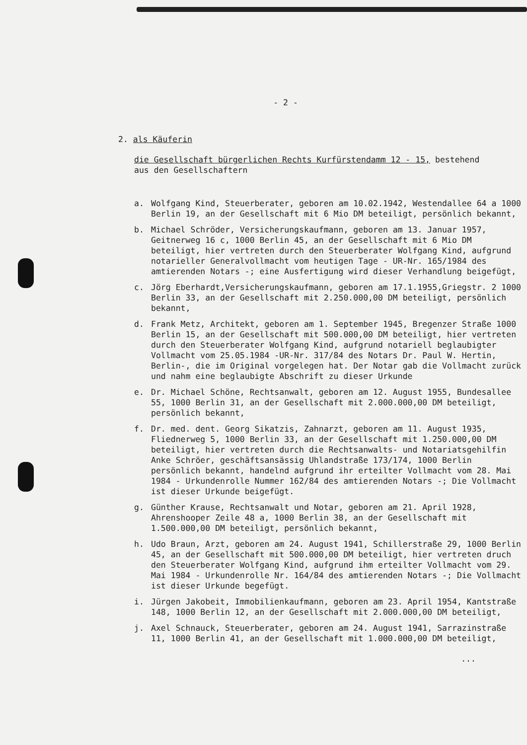- 2 -
2. als Käuferin
die Gesellschaft bürgerlichen Rechts Kurfürstendamm 12 - 15, bestehend
aus den Gesellschaftern
a. Wolfgang Kind, Steuerberater, geboren am 10.02.1942, Westendallee 64 a 1000 Berlin 19, an der Gesellschaft mit 6 Mio DM beteiligt, persönlich bekannt,
b. Michael Schröder, Versicherungskaufmann, geboren am 13. Januar 1957, Geitnerweg 16 c, 1000 Berlin 45, an der Gesellschaft mit 6 Mio DM beteiligt, hier vertreten durch den Steuerberater Wolfgang Kind, aufgrund notarieller Generalvollmacht vom heutigen Tage - UR-Nr. 165/1984 des amtierenden Notars -; eine Ausfertigung wird dieser Verhandlung beigefügt,
c. Jörg Eberhardt,Versicherungskaufmann, geboren am 17.1.1955,Griegstr. 2 1000 Berlin 33, an der Gesellschaft mit 2.250.000,00 DM beteiligt, persönlich bekannt,
d. Frank Metz, Architekt, geboren am 1. September 1945, Bregenzer Straße 1000 Berlin 15, an der Gesellschaft mit 500.000,00 DM beteiligt, hier vertreten durch den Steuerberater Wolfgang Kind, aufgrund notariell beglaubigter Vollmacht vom 25.05.1984 -UR-Nr. 317/84 des Notars Dr. Paul W. Hertin, Berlin-, die im Original vorgelegen hat. Der Notar gab die Vollmacht zurück und nahm eine beglaubigte Abschrift zu dieser Urkunde
e. Dr. Michael Schöne, Rechtsanwalt, geboren am 12. August 1955, Bundesallee 55, 1000 Berlin 31, an der Gesellschaft mit 2.000.000,00 DM beteiligt, persönlich bekannt,
f. Dr. med. dent. Georg Sikatzis, Zahnarzt, geboren am 11. August 1935, Fliednerweg 5, 1000 Berlin 33, an der Gesellschaft mit 1.250.000,00 DM beteiligt, hier vertreten durch die Rechtsanwalts- und Notariatsgehilfin Anke Schröer, geschäftsansässig Uhlandstraße 173/174, 1000 Berlin persönlich bekannt, handelnd aufgrund ihr erteilter Vollmacht vom 28. Mai 1984 - Urkundenrolle Nummer 162/84 des amtierenden Notars -; Die Vollmacht ist dieser Urkunde beigefügt.
g. Günther Krause, Rechtsanwalt und Notar, geboren am 21. April 1928, Ahrenshooper Zeile 48 a, 1000 Berlin 38, an der Gesellschaft mit 1.500.000,00 DM beteiligt, persönlich bekannt,
h. Udo Braun, Arzt, geboren am 24. August 1941, Schillerstraße 29, 1000 Berlin 45, an der Gesellschaft mit 500.000,00 DM beteiligt, hier vertreten druch den Steuerberater Wolfgang Kind, aufgrund ihm erteilter Vollmacht vom 29. Mai 1984 - Urkundenrolle Nr. 164/84 des amtierenden Notars -; Die Vollmacht ist dieser Urkunde begefügt.
i. Jürgen Jakobeit, Immobilienkaufmann, geboren am 23. April 1954, Kantstraße 148, 1000 Berlin 12, an der Gesellschaft mit 2.000.000,00 DM beteiligt,
j. Axel Schnauck, Steuerberater, geboren am 24. August 1941, Sarrazinstraße 11, 1000 Berlin 41, an der Gesellschaft mit 1.000.000,00 DM beteiligt,
...